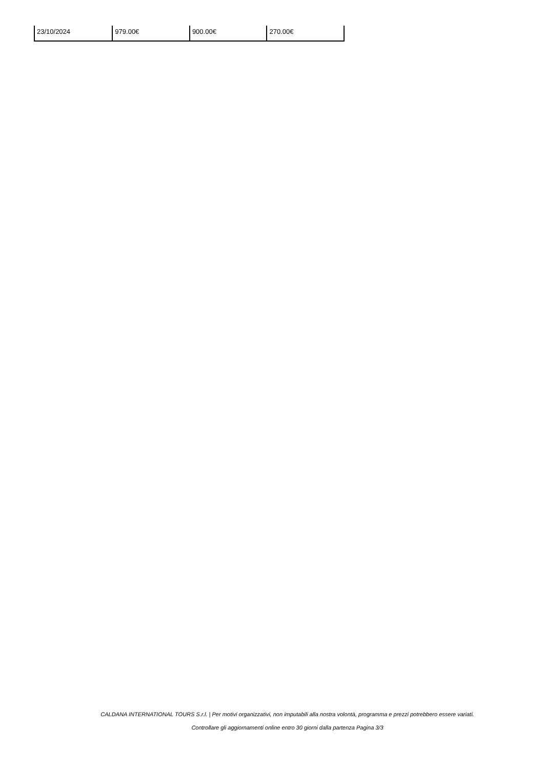| 23/10/2024 | 979.00€ | 900.00€ | 270.00€ |
CALDANA INTERNATIONAL TOURS S.r.l. | Per motivi organizzativi, non imputabili alla nostra volontà, programma e prezzi potrebbero essere variati.
Controllare gli aggiornamenti online entro 30 giorni dalla partenza Pagina 3/3